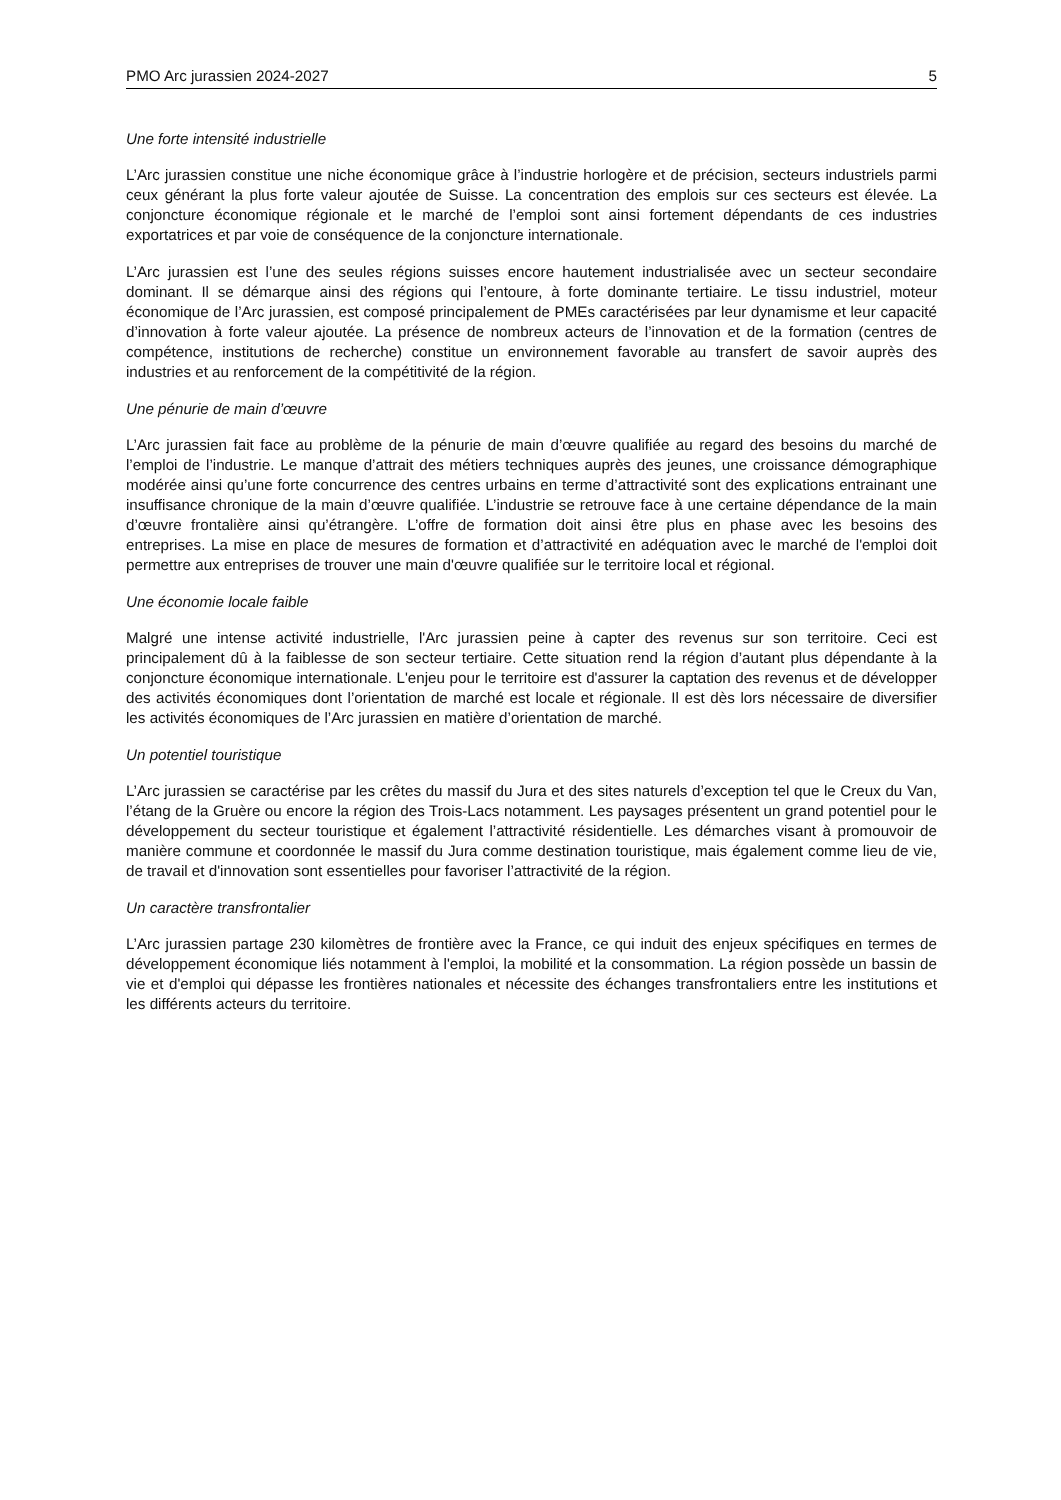PMO Arc jurassien 2024-2027 5
Une forte intensité industrielle
L’Arc jurassien constitue une niche économique grâce à l’industrie horlogère et de précision, secteurs industriels parmi ceux générant la plus forte valeur ajoutée de Suisse. La concentration des emplois sur ces secteurs est élevée. La conjoncture économique régionale et le marché de l’emploi sont ainsi fortement dépendants de ces industries exportatrices et par voie de conséquence de la conjoncture internationale.
L’Arc jurassien est l’une des seules régions suisses encore hautement industrialisée avec un secteur secondaire dominant. Il se démarque ainsi des régions qui l’entoure, à forte dominante tertiaire. Le tissu industriel, moteur économique de l’Arc jurassien, est composé principalement de PMEs caractérisées par leur dynamisme et leur capacité d’innovation à forte valeur ajoutée. La présence de nombreux acteurs de l’innovation et de la formation (centres de compétence, institutions de recherche) constitue un environnement favorable au transfert de savoir auprès des industries et au renforcement de la compétitivité de la région.
Une pénurie de main d’œuvre
L’Arc jurassien fait face au problème de la pénurie de main d’œuvre qualifiée au regard des besoins du marché de l’emploi de l’industrie. Le manque d’attrait des métiers techniques auprès des jeunes, une croissance démographique modérée ainsi qu’une forte concurrence des centres urbains en terme d’attractivité sont des explications entrainant une insuffisance chronique de la main d’œuvre qualifiée. L’industrie se retrouve face à une certaine dépendance de la main d’œuvre frontalière ainsi qu’étrangère. L’offre de formation doit ainsi être plus en phase avec les besoins des entreprises. La mise en place de mesures de formation et d’attractivité en adéquation avec le marché de l'emploi doit permettre aux entreprises de trouver une main d'œuvre qualifiée sur le territoire local et régional.
Une économie locale faible
Malgré une intense activité industrielle, l'Arc jurassien peine à capter des revenus sur son territoire. Ceci est principalement dû à la faiblesse de son secteur tertiaire. Cette situation rend la région d’autant plus dépendante à la conjoncture économique internationale. L'enjeu pour le territoire est d'assurer la captation des revenus et de développer des activités économiques dont l’orientation de marché est locale et régionale. Il est dès lors nécessaire de diversifier les activités économiques de l’Arc jurassien en matière d’orientation de marché.
Un potentiel touristique
L’Arc jurassien se caractérise par les crêtes du massif du Jura et des sites naturels d’exception tel que le Creux du Van, l’étang de la Gruère ou encore la région des Trois-Lacs notamment. Les paysages présentent un grand potentiel pour le développement du secteur touristique et également l’attractivité résidentielle. Les démarches visant à promouvoir de manière commune et coordonnée le massif du Jura comme destination touristique, mais également comme lieu de vie, de travail et d'innovation sont essentielles pour favoriser l’attractivité de la région.
Un caractère transfrontalier
L’Arc jurassien partage 230 kilomètres de frontière avec la France, ce qui induit des enjeux spécifiques en termes de développement économique liés notamment à l'emploi, la mobilité et la consommation. La région possède un bassin de vie et d'emploi qui dépasse les frontières nationales et nécessite des échanges transfrontaliers entre les institutions et les différents acteurs du territoire.